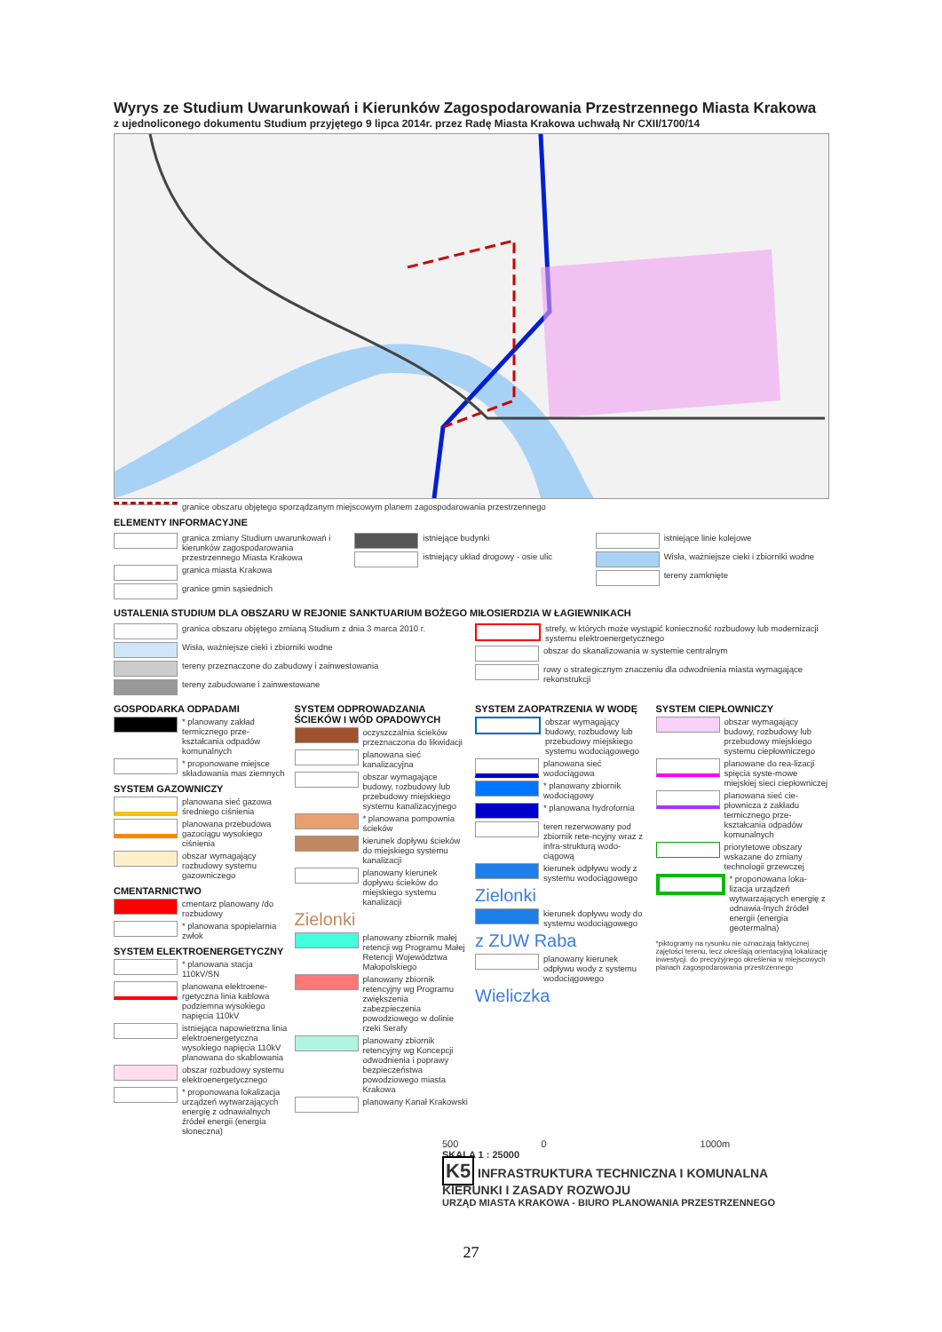Wyrys ze Studium Uwarunkowań i Kierunków Zagospodarowania Przestrzennego Miasta Krakowa
z ujednoliconego dokumentu Studium przyjętego 9 lipca 2014r. przez Radę Miasta Krakowa uchwałą Nr CXII/1700/14
granice obszaru objętego sporządzanym miejscowym planem zagospodarowania przestrzennego
ELEMENTY INFORMACYJNE
granica zmiany Studium uwarunkowań i kierunków zagospodarowania przestrzennego Miasta Krakowa
granica miasta Krakowa
granice gmin sąsiednich
istniejące budynki
istniejący układ drogowy - osie ulic
istniejące linie kolejowe
Wisła, ważniejsze cieki i zbiorniki wodne
tereny zamknięte
USTALENIA STUDIUM DLA OBSZARU W REJONIE SANKTUARIUM BOŻEGO MIŁOSIERDZIA W ŁAGIEWNIKACH
granica obszaru objętego zmianą Studium z dnia 3 marca 2010 r.
Wisła, ważniejsze cieki i zbiorniki wodne
tereny przeznaczone do zabudowy i zainwestowania
tereny zabudowane i zainwestowane
strefy, w których może wystąpić konieczność rozbudowy lub modernizacji systemu elektroenergetycznego
obszar do skanalizowania w systemie centralnym
rowy o strategicznym znaczeniu dla odwodnienia miasta wymagające rekonstrukcji
GOSPODARKA ODPADAMI
* planowany zakład termicznego prze-kształcania odpadów komunalnych
* proponowane miejsce składowania mas ziemnych
SYSTEM GAZOWNICZY
planowana sieć gazowa średniego ciśnienia
planowana przebudowa gazociągu wysokiego ciśnienia
obszar wymagający rozbudowy systemu gazowniczego
CMENTARNICTWO
cmentarz planowany /do rozbudowy
* planowana spopielarnia zwłok
SYSTEM ELEKTROENERGETYCZNY
* planowana stacja 110kV/SN
planowana elektroene-rgetyczna linia kablowa podziemna wysokiego napięcia 110kV
istniejąca napowietrzna linia elektroenergetyczna wysokiego napięcia 110kV planowana do skablowania
obszar rozbudowy systemu elektroenergetycznego
* proponowana lokalizacja urządzeń wytwarzających energię z odnawialnych źródeł energii (energia słoneczna)
SYSTEM ODPROWADZANIA ŚCIEKÓW I WÓD OPADOWYCH
oczyszczalnia ścieków przeznaczona do likwidacji
planowana sieć kanalizacyjna
obszar wymagające budowy, rozbudowy lub przebudowy miejskiego systemu kanalizacyjnego
* planowana pompownia ścieków
kierunek dopływu ścieków do miejskiego systemu kanalizacji
planowany kierunek dopływu ścieków do miejskiego systemu kanalizacji
Zielonki
planowany zbiornik małej retencji wg Programu Małej Retencji Województwa Małopolskiego
planowany zbiornik retencyjny wg Programu zwiększenia zabezpieczenia powodziowego w dolinie rzeki Serafy
planowany zbiornik retencyjny wg Koncepcji odwodnienia i poprawy bezpieczeństwa powodziowego miasta Krakowa
planowany Kanał Krakowski
SYSTEM ZAOPATRZENIA W WODĘ
obszar wymagający budowy, rozbudowy lub przebudowy miejskiego systemu wodociągowego
planowana sieć wodociągowa
* planowany zbiornik wodociągowy
* planowana hydrofornia
teren rezerwowany pod zbiornik rete-ncyjny wraz z infra-strukturą wodo-ciągową
kierunek odpływu wody z systemu wodociągowego
Zielonki
kierunek dopływu wody do systemu wodociągowego
z ZUW Raba
planowany kierunek odpływu wody z systemu wodociągowego
Wieliczka
SYSTEM CIEPŁOWNICZY
obszar wymagający budowy, rozbudowy lub przebudowy miejskiego systemu ciepłowniczego
planowane do rea-lizacji spięcia syste-mowe miejskiej sieci ciepłowniczej
planowana sieć cie-płownicza z zakładu termicznego prze-kształcania odpadów komunalnych
priorytetowe obszary wskazane do zmiany technologii grzewczej
* proponowana loka-lizacja urządzeń wytwarzających energię z odnawia-lnych źródeł energii (energia geotermalna)
*piktogramy na rysunku nie oznaczają faktycznej zajętości terenu, lecz określają orientacyjną lokalizację inwestycji. do precyzyjnego określenia w miejscowych planach zagospodarowania przestrzennego
500 0 1000m
SKALA 1 : 25000
K5 INFRASTRUKTURA TECHNICZNA I KOMUNALNA KIERUNKI I ZASADY ROZWOJU
URZĄD MIASTA KRAKOWA - BIURO PLANOWANIA PRZESTRZENNEGO
27